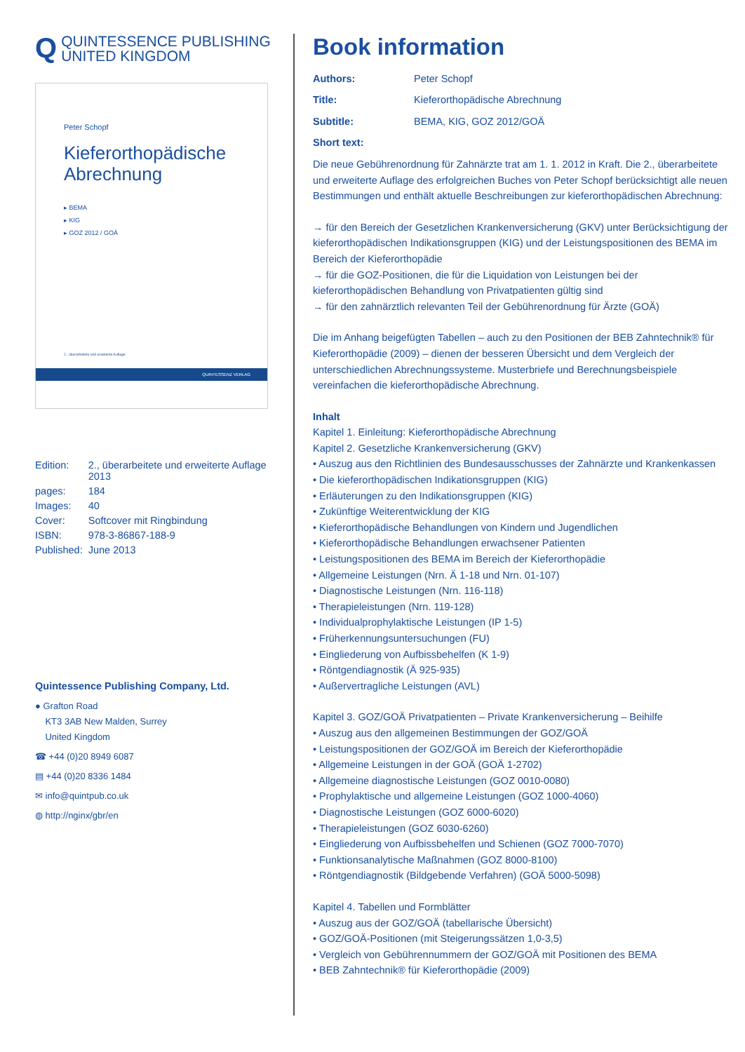Q QUINTESSENCE PUBLISHING
UNITED KINGDOM
Peter Schopf
Kieferorthopädische Abrechnung
▸ BEMA
▸ KIG
▸ GOZ 2012 / GOÄ
2., überarbeitete und erweiterte Auflage
QUINTESSENZ VERLAG
| Edition: | 2., überarbeitete und erweiterte Auflage 2013 |
| pages: | 184 |
| Images: | 40 |
| Cover: | Softcover mit Ringbindung |
| ISBN: | 978-3-86867-188-9 |
| Published: | June 2013 |
Quintessence Publishing Company, Ltd.
● Grafton Road
KT3 3AB New Malden, Surrey
United Kingdom
☎ +44 (0)20 8949 6087
▤ +44 (0)20 8336 1484
✉ info@quintpub.co.uk
◍ http://nginx/gbr/en
Book information
Authors: Peter Schopf
Title: Kieferorthopädische Abrechnung
Subtitle: BEMA, KIG, GOZ 2012/GOÄ
Short text:
Die neue Gebührenordnung für Zahnärzte trat am 1. 1. 2012 in Kraft. Die 2., überarbeitete und erweiterte Auflage des erfolgreichen Buches von Peter Schopf berücksichtigt alle neuen Bestimmungen und enthält aktuelle Beschreibungen zur kieferorthopädischen Abrechnung:
→ für den Bereich der Gesetzlichen Krankenversicherung (GKV) unter Berücksichtigung der kieferorthopädischen Indikationsgruppen (KIG) und der Leistungspositionen des BEMA im Bereich der Kieferorthopädie
→ für die GOZ-Positionen, die für die Liquidation von Leistungen bei der kieferorthopädischen Behandlung von Privatpatienten gültig sind
→ für den zahnärztlich relevanten Teil der Gebührenordnung für Ärzte (GOÄ)
Die im Anhang beigefügten Tabellen – auch zu den Positionen der BEB Zahntechnik® für Kieferorthopädie (2009) – dienen der besseren Übersicht und dem Vergleich der unterschiedlichen Abrechnungssysteme. Musterbriefe und Berechnungsbeispiele vereinfachen die kieferorthopädische Abrechnung.
Inhalt
Kapitel 1. Einleitung: Kieferorthopädische Abrechnung
Kapitel 2. Gesetzliche Krankenversicherung (GKV)
• Auszug aus den Richtlinien des Bundesausschusses der Zahnärzte und Krankenkassen
• Die kieferorthopädischen Indikationsgruppen (KIG)
• Erläuterungen zu den Indikationsgruppen (KIG)
• Zukünftige Weiterentwicklung der KIG
• Kieferorthopädische Behandlungen von Kindern und Jugendlichen
• Kieferorthopädische Behandlungen erwachsener Patienten
• Leistungspositionen des BEMA im Bereich der Kieferorthopädie
• Allgemeine Leistungen (Nrn. Ä 1-18 und Nrn. 01-107)
• Diagnostische Leistungen (Nrn. 116-118)
• Therapieleistungen (Nrn. 119-128)
• Individualprophylaktische Leistungen (IP 1-5)
• Früherkennungsuntersuchungen (FU)
• Eingliederung von Aufbissbehelfen (K 1-9)
• Röntgendiagnostik (Ä 925-935)
• Außervertragliche Leistungen (AVL)
Kapitel 3. GOZ/GOÄ Privatpatienten – Private Krankenversicherung – Beihilfe
• Auszug aus den allgemeinen Bestimmungen der GOZ/GOÄ
• Leistungspositionen der GOZ/GOÄ im Bereich der Kieferorthopädie
• Allgemeine Leistungen in der GOÄ (GOÄ 1-2702)
• Allgemeine diagnostische Leistungen (GOZ 0010-0080)
• Prophylaktische und allgemeine Leistungen (GOZ 1000-4060)
• Diagnostische Leistungen (GOZ 6000-6020)
• Therapieleistungen (GOZ 6030-6260)
• Eingliederung von Aufbissbehelfen und Schienen (GOZ 7000-7070)
• Funktionsanalytische Maßnahmen (GOZ 8000-8100)
• Röntgendiagnostik (Bildgebende Verfahren) (GOÄ 5000-5098)
Kapitel 4. Tabellen und Formblätter
• Auszug aus der GOZ/GOÄ (tabellarische Übersicht)
• GOZ/GOÄ-Positionen (mit Steigerungssätzen 1,0-3,5)
• Vergleich von Gebührennummern der GOZ/GOÄ mit Positionen des BEMA
• BEB Zahntechnik® für Kieferorthopädie (2009)